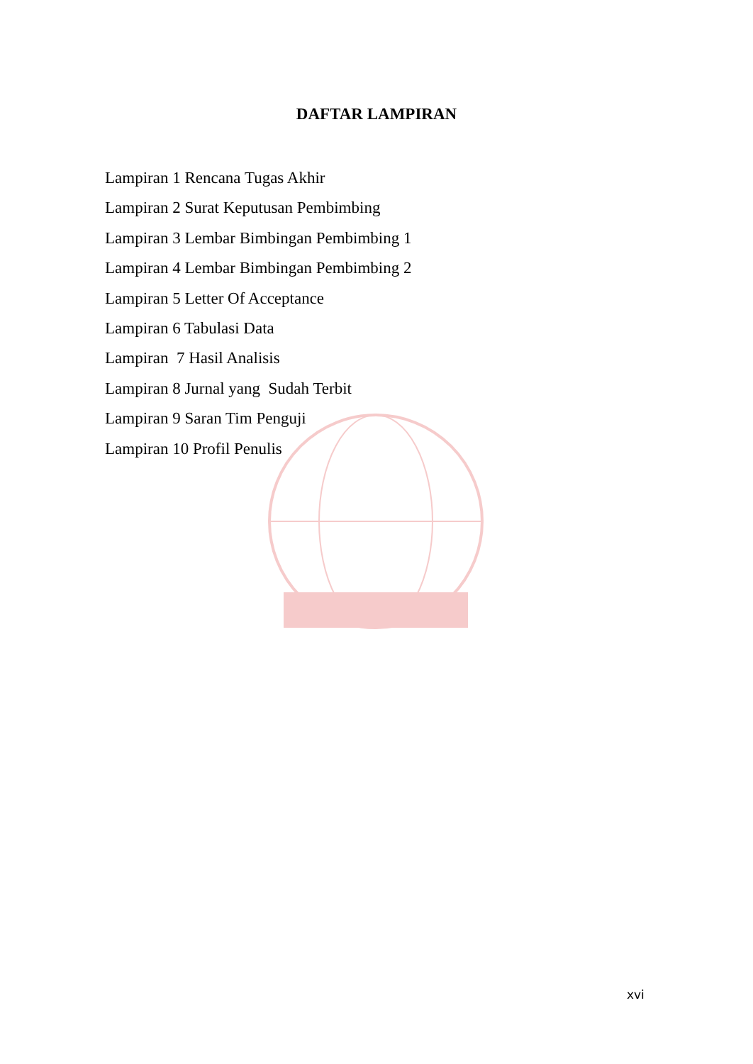DAFTAR LAMPIRAN
Lampiran 1 Rencana Tugas Akhir
Lampiran 2 Surat Keputusan Pembimbing
Lampiran 3 Lembar Bimbingan Pembimbing 1
Lampiran 4 Lembar Bimbingan Pembimbing 2
Lampiran 5 Letter Of Acceptance
Lampiran 6 Tabulasi Data
Lampiran 7 Hasil Analisis
Lampiran 8 Jurnal yang Sudah Terbit
Lampiran 9 Saran Tim Penguji
Lampiran 10 Profil Penulis
xvi